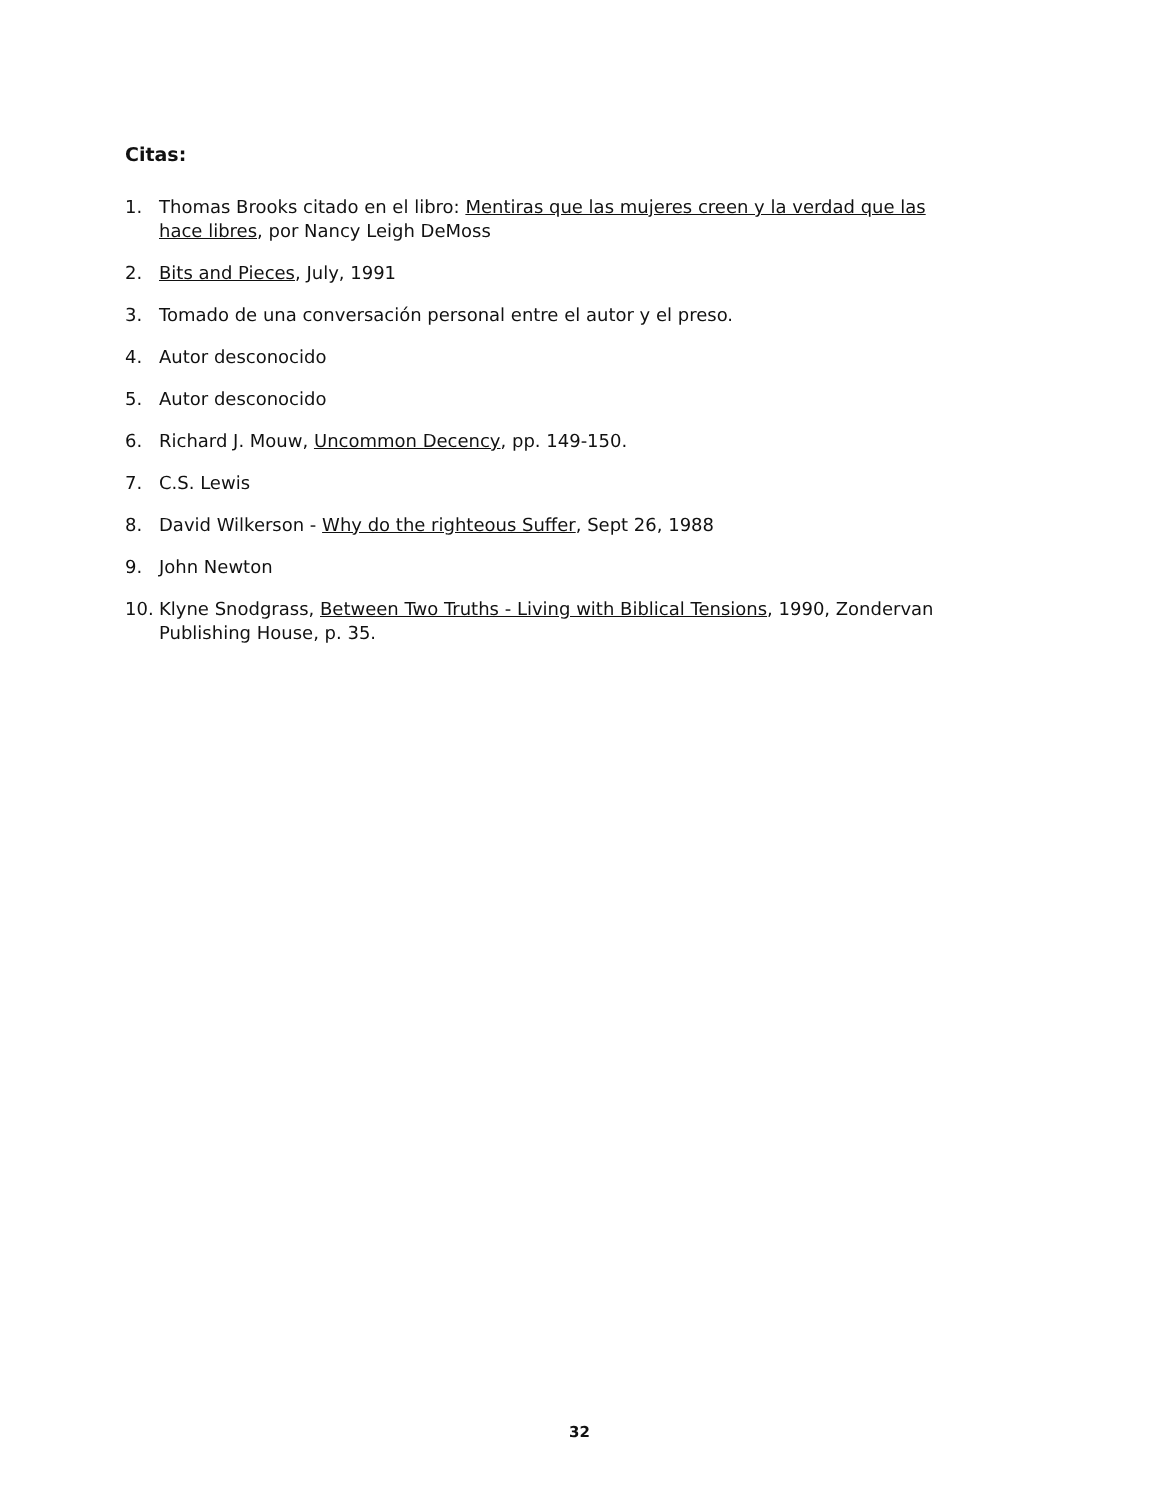Citas:
1. Thomas Brooks citado en el libro: Mentiras que las mujeres creen y la verdad que las hace libres, por Nancy Leigh DeMoss
2. Bits and Pieces, July, 1991
3. Tomado de una conversación personal entre el autor y el preso.
4. Autor desconocido
5. Autor desconocido
6. Richard J. Mouw, Uncommon Decency, pp. 149-150.
7. C.S. Lewis
8. David Wilkerson - Why do the righteous Suffer, Sept 26, 1988
9. John Newton
10. Klyne Snodgrass, Between Two Truths - Living with Biblical Tensions, 1990, Zondervan Publishing House, p. 35.
32